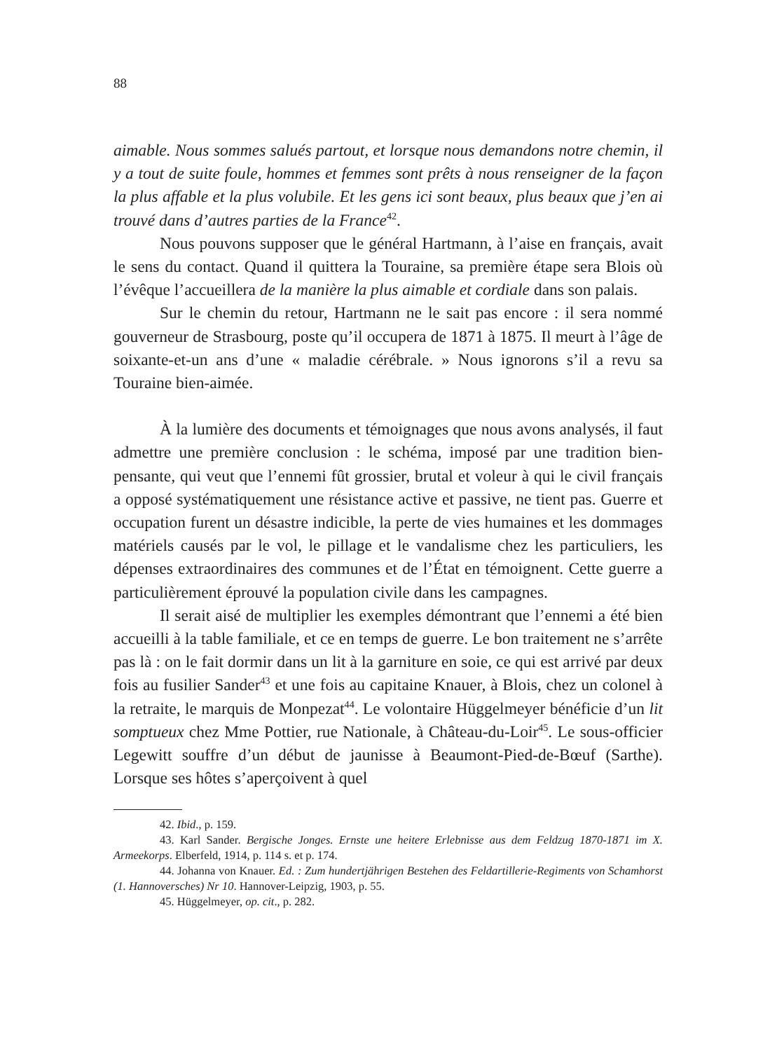88
aimable. Nous sommes salués partout, et lorsque nous demandons notre chemin, il y a tout de suite foule, hommes et femmes sont prêts à nous renseigner de la façon la plus affable et la plus volubile. Et les gens ici sont beaux, plus beaux que j’en ai trouvé dans d’autres parties de la France<sup>42</sup>.
Nous pouvons supposer que le général Hartmann, à l’aise en français, avait le sens du contact. Quand il quittera la Touraine, sa première étape sera Blois où l’évêque l’accueillera de la manière la plus aimable et cordiale dans son palais.
Sur le chemin du retour, Hartmann ne le sait pas encore : il sera nommé gouverneur de Strasbourg, poste qu’il occupera de 1871 à 1875. Il meurt à l’âge de soixante-et-un ans d’une « maladie cérébrale. » Nous ignorons s’il a revu sa Touraine bien-aimée.
À la lumière des documents et témoignages que nous avons analysés, il faut admettre une première conclusion : le schéma, imposé par une tradition bien-pensante, qui veut que l’ennemi fût grossier, brutal et voleur à qui le civil français a opposé systématiquement une résistance active et passive, ne tient pas. Guerre et occupation furent un désastre indicible, la perte de vies humaines et les dommages matériels causés par le vol, le pillage et le vandalisme chez les particuliers, les dépenses extraordinaires des communes et de l’État en témoignent. Cette guerre a particulièrement éprouvé la population civile dans les campagnes.
Il serait aisé de multiplier les exemples démontrant que l’ennemi a été bien accueilli à la table familiale, et ce en temps de guerre. Le bon traitement ne s’arrête pas là : on le fait dormir dans un lit à la garniture en soie, ce qui est arrivé par deux fois au fusilier Sander<sup>43</sup> et une fois au capitaine Knauer, à Blois, chez un colonel à la retraite, le marquis de Monpezat<sup>44</sup>. Le volontaire Hüggelmeyer bénéficie d’un lit somptueux chez Mme Pottier, rue Nationale, à Château-du-Loir<sup>45</sup>. Le sous-officier Legewitt souffre d’un début de jaunisse à Beaumont-Pied-de-Bœuf (Sarthe). Lorsque ses hôtes s’aperçoivent à quel
42. Ibid., p. 159.
43. Karl Sander. Bergische Jonges. Ernste une heitere Erlebnisse aus dem Feldzug 1870-1871 im X. Armeekorps. Elberfeld, 1914, p. 114 s. et p. 174.
44. Johanna von Knauer. Ed. : Zum hundertjährigen Bestehen des Feldartillerie-Regiments von Schamhorst (1. Hannoversches) Nr 10. Hannover-Leipzig, 1903, p. 55.
45. Hüggelmeyer, op. cit., p. 282.